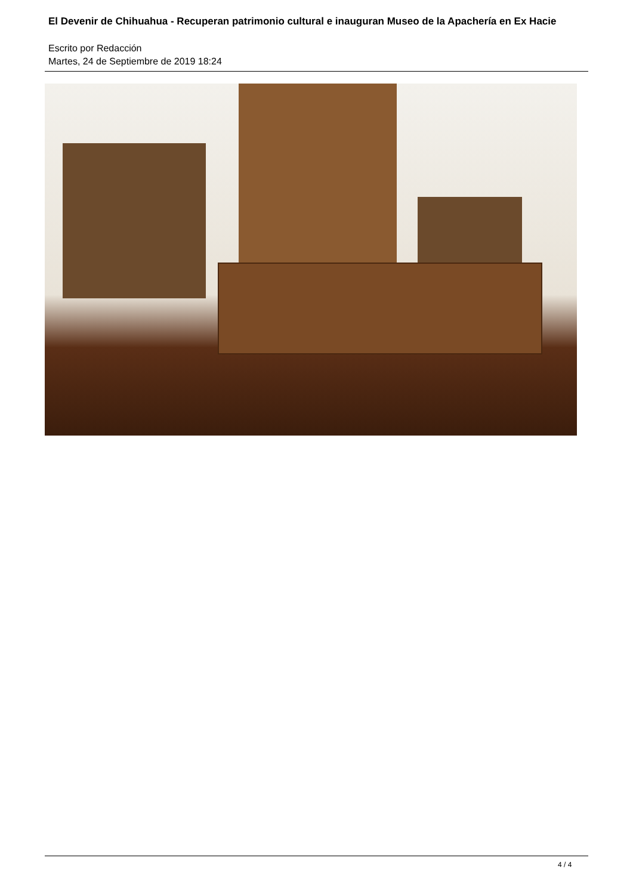El Devenir de Chihuahua - Recuperan patrimonio cultural e inauguran Museo de la Apachería en Ex Hacie
Escrito por Redacción
Martes, 24 de Septiembre de 2019 18:24
4 / 4